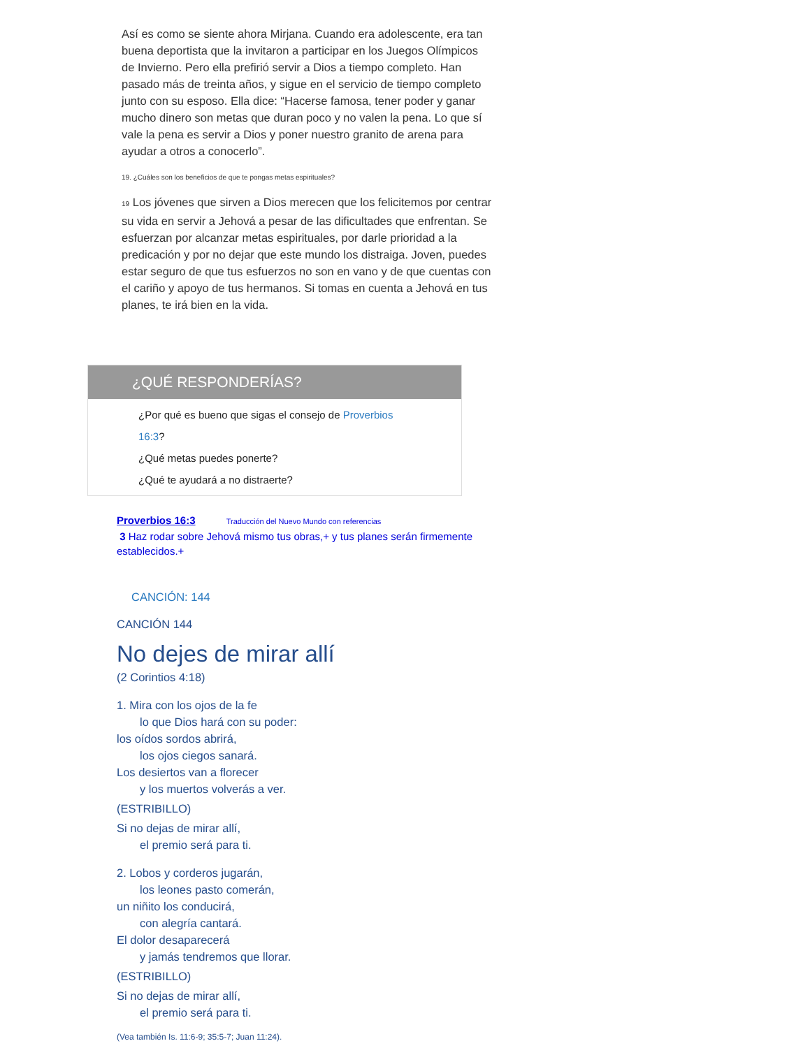Así es como se siente ahora Mirjana. Cuando era adolescente, era tan buena deportista que la invitaron a participar en los Juegos Olímpicos de Invierno. Pero ella prefirió servir a Dios a tiempo completo. Han pasado más de treinta años, y sigue en el servicio de tiempo completo junto con su esposo. Ella dice: “Hacerse famosa, tener poder y ganar mucho dinero son metas que duran poco y no valen la pena. Lo que sí vale la pena es servir a Dios y poner nuestro granito de arena para ayudar a otros a conocerlo”.
19. ¿Cuáles son los beneficios de que te pongas metas espirituales?
19 Los jóvenes que sirven a Dios merecen que los felicitemos por centrar su vida en servir a Jehová a pesar de las dificultades que enfrentan. Se esfuerzan por alcanzar metas espirituales, por darle prioridad a la predicación y por no dejar que este mundo los distraiga. Joven, puedes estar seguro de que tus esfuerzos no son en vano y de que cuentas con el cariño y apoyo de tus hermanos. Si tomas en cuenta a Jehová en tus planes, te irá bien en la vida.
¿QUÉ RESPONDERÍAS?
¿Por qué es bueno que sigas el consejo de Proverbios 16:3?
¿Qué metas puedes ponerte?
¿Qué te ayudará a no distraerte?
Proverbios 16:3 Traducción del Nuevo Mundo con referencias
3 Haz rodar sobre Jehová mismo tus obras,+ y tus planes serán firmemente establecidos.+
CANCIÓN: 144
CANCIÓN 144
No dejes de mirar allí
(2 Corintios 4:18)
1. Mira con los ojos de la fe
lo que Dios hará con su poder:
los oídos sordos abrirá,
los ojos ciegos sanará.
Los desiertos van a florecer
y los muertos volverás a ver.
(ESTRIBILLO)
Si no dejas de mirar allí,
el premio será para ti.
2. Lobos y corderos jugarán,
los leones pasto comerán,
un niñito los conducirá,
con alegría cantará.
El dolor desaparecerá
y jamás tendremos que llorar.
(ESTRIBILLO)
Si no dejas de mirar allí,
el premio será para ti.
(Vea también Is. 11:6-9; 35:5-7; Juan 11:24).